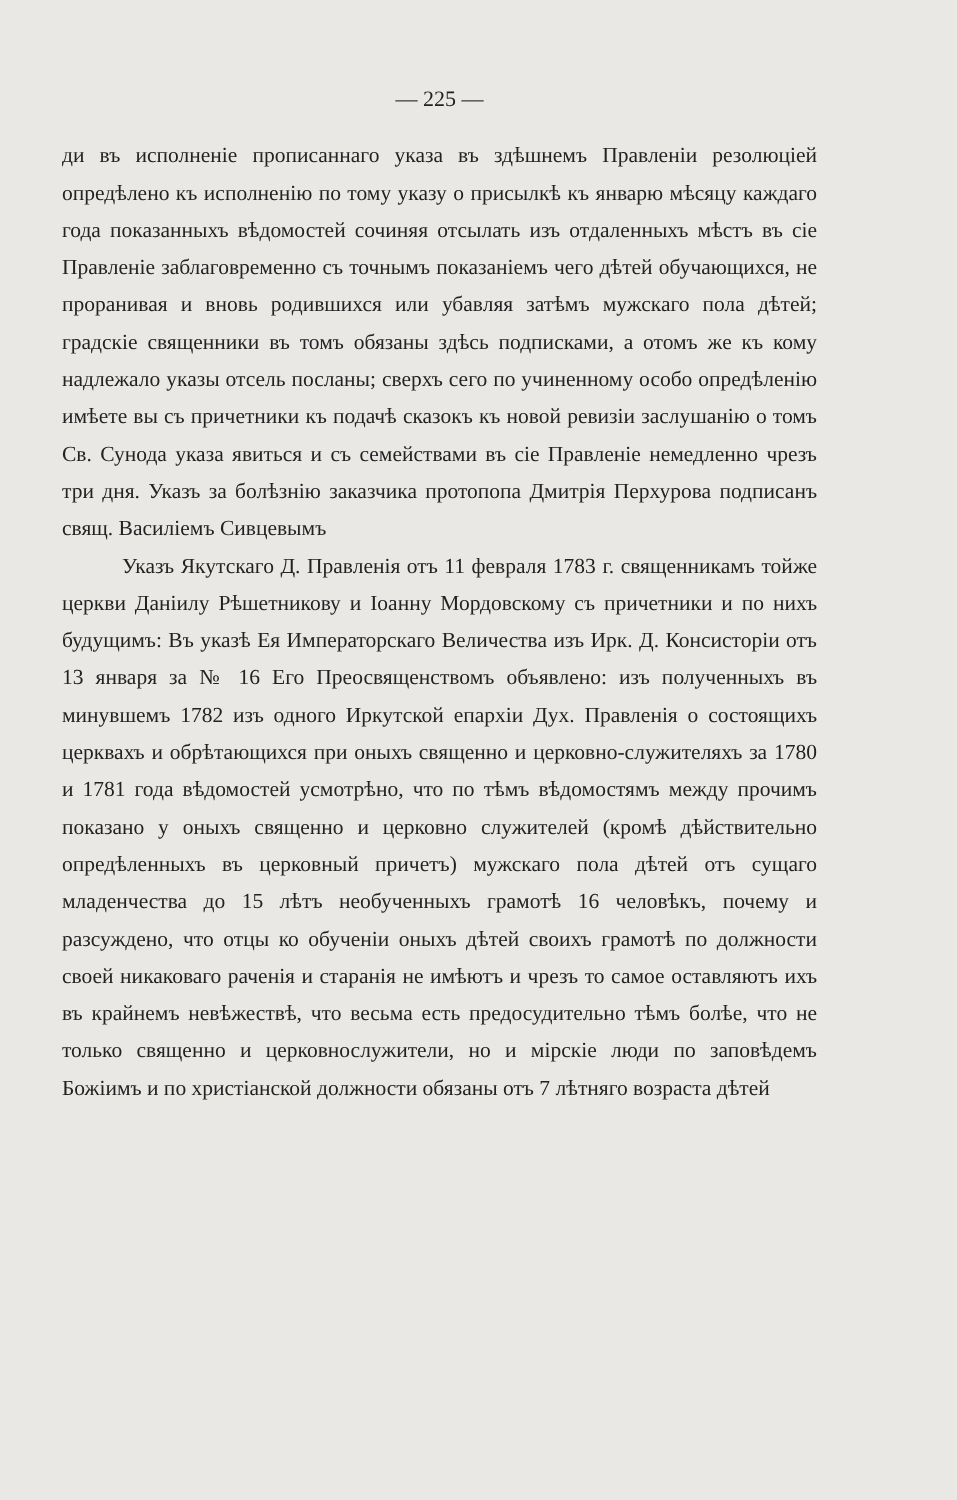— 225 —
ди въ исполненіе прописаннаго указа въ здѣшнемъ Правленіи резолюціей опредѣлено къ исполненію по тому указу о присылкѣ къ январю мѣсяцу каждаго года показанныхъ вѣдомостей сочиняя отсылать изъ отдаленныхъ мѣстъ въ сіе Правленіе заблаговременно съ точнымъ показаніемъ чего дѣтей обучающихся, не проранивая и вновь родившихся или убавляя затѣмъ мужскаго пола дѣтей; градскіе священники въ томъ обязаны здѣсь подписками, а отомъ же къ кому надлежало указы отсель посланы; сверхъ сего по учиненному особо опредѣленію имѣете вы съ причетники къ подачѣ сказокъ къ новой ревизіи заслушанію о томъ Св. Сунода указа явиться и съ семействами въ сіе Правленіе немедленно чрезъ три дня. Указъ за болѣзнію заказчика протопопа Дмитрія Перхурова подписанъ свящ. Василіемъ Сивцевымъ
Указъ Якутскаго Д. Правленія отъ 11 февраля 1783 г. священникамъ тойже церкви Даніилу Рѣшетникову и Іоанну Мордовскому съ причетники и по нихъ будущимъ: Въ указѣ Ея Императорскаго Величества изъ Ирк. Д. Консисторіи отъ 13 января за № 16 Его Преосвященствомъ объявлено: изъ полученныхъ въ минувшемъ 1782 изъ одного Иркутской епархіи Дух. Правленія о состоящихъ церквахъ и обрѣтающихся при оныхъ священно и церковно-служителяхъ за 1780 и 1781 года вѣдомостей усмотрѣно, что по тѣмъ вѣдомостямъ между прочимъ показано у оныхъ священно и церковно служителей (кромѣ дѣйствительно опредѣленныхъ въ церковный причетъ) мужскаго пола дѣтей отъ сущаго младенчества до 15 лѣтъ необученныхъ грамотѣ 16 человѣкъ, почему и разсуждено, что отцы ко обученіи оныхъ дѣтей своихъ грамотѣ по должности своей никаковаго раченія и старанія не имѣютъ и чрезъ то самое оставляютъ ихъ въ крайнемъ невѣжествѣ, что весьма есть предосудительно тѣмъ болѣе, что не только священно и церковнослужители, но и мірскіе люди по заповѣдемъ Божіимъ и по христіанской должности обязаны отъ 7 лѣтняго возраста дѣтей